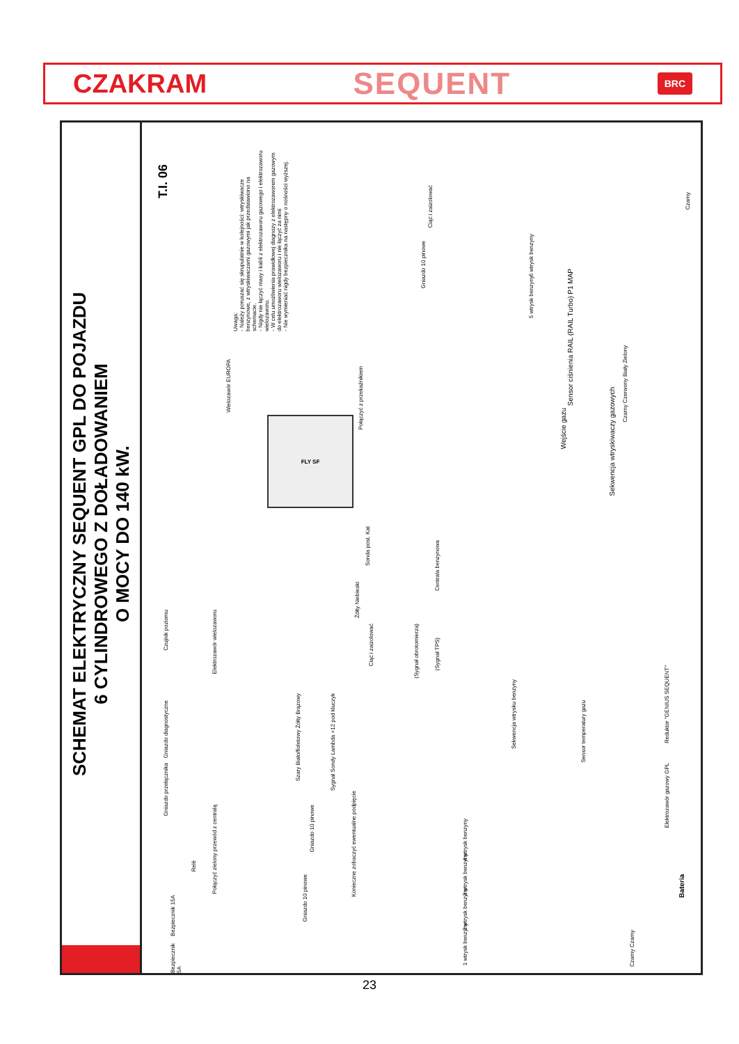CZAKRAM SEQUENT BRC
SCHEMAT ELEKTRYCZNY SEQUENT GPL DO POJAZDU
6 CYLINDROWEGO Z DOŁADOWANIEM
O MOCY DO 140 kW.
T.I. 06
Uwaga:
- Należy poruszać się skrupulatnie w kolejności: wtryskiwacze benzynowe, z wtryskiwaczami gazowymi jak przedstawiono na schemacie.
- Nigdy nie łączyć masy i kabli z elektrozaworu gazowego i elektrozaworu wielozaworu.
- W celu umożliwienia prawidłowej diagnozy z elektrozaworem gazowym do elektrozaworu wielozaworu i nie łączyć za nimi
- Nie wymieniać nigdy bezpiecznika na następny o nośności wyższej.
FLY SF
Gniazdo 10 pinowe
Ciąć i zaizolować
5 wtrysk benzyny
6 wtrysk benzyny
Sensor ciśnienia RAIL (RAIL Turbo) P1 MAP
Wejście gazu
Sekwencja wtryskiwaczy gazowych
Czarny
Czarny Czerwony Biały Zielony
Połączyć z przekaźnikiem
Wielozawór EUROPA
Sonda post. Kat
Żółty Niebieski
Ciąć i zaizolować
Centrala benzynowa
(Sygnał obrotomierza)
(Sygnał TPS)
Czujnik poziomu
Elektrozawór wielozaworu
Gniazdo diagnostyczne
Gniazdo przełącznika
Szary Biało/fioletowy Żółty Brązowy
Sygnał Sondy Lambda +12 pod kluczyk
Sekwencja wtrysku benzyny
Konieczne zobaczyć ewentualne podpięcie
Gniazdo 10 pinowe
Gniazdo 10 pinowe
Połączyć zielony przewód z centralą
Relè
Bezpiecznik 15A
Bezpiecznik 5A
4 wtrysk benzyny
3 wtrysk benzyny
2 wtrysk benzyny
1 wtrysk benzyny
Reduktor "GENIUS SEQUENT"
Sensor temperatury gazu
Elektrozawór gazowy GPL
Bateria
Czarny Czarny
23